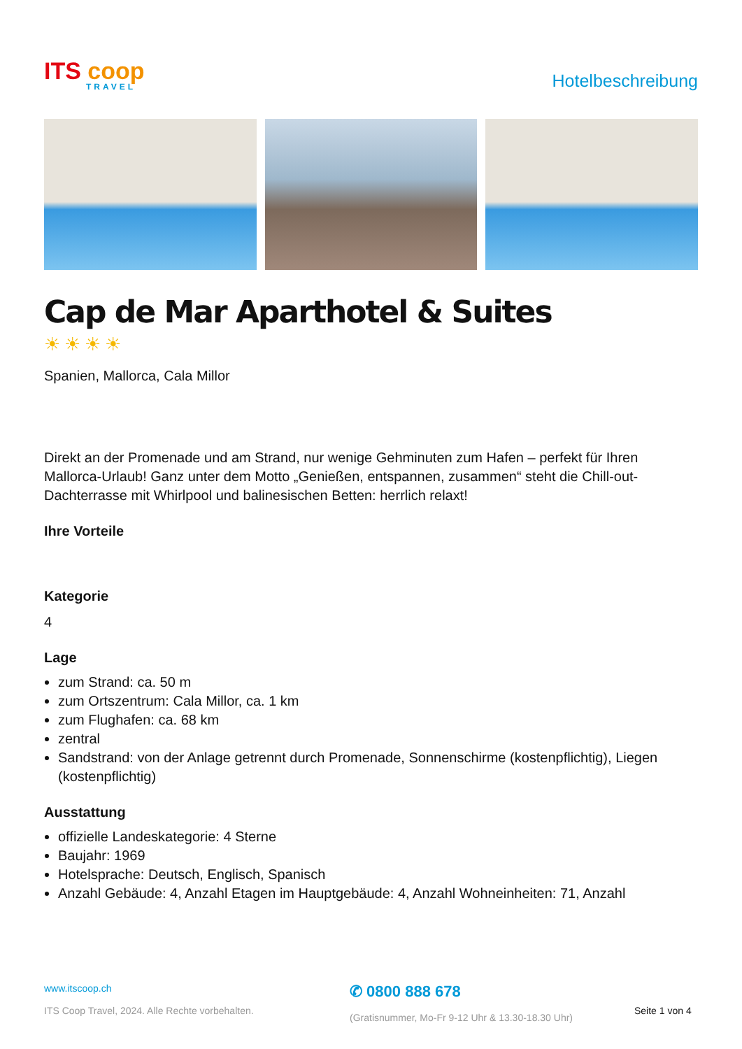ITS coop
TRAVEL
Hotelbeschreibung
Cap de Mar Aparthotel & Suites
☀☀☀☀
Spanien, Mallorca, Cala Millor
Direkt an der Promenade und am Strand, nur wenige Gehminuten zum Hafen – perfekt für Ihren Mallorca-Urlaub! Ganz unter dem Motto „Genießen, entspannen, zusammen“ steht die Chill-out-Dachterrasse mit Whirlpool und balinesischen Betten: herrlich relaxt!
Ihre Vorteile
Kategorie
4
Lage
zum Strand: ca. 50 m
zum Ortszentrum: Cala Millor, ca. 1 km
zum Flughafen: ca. 68 km
zentral
Sandstrand: von der Anlage getrennt durch Promenade, Sonnenschirme (kostenpflichtig), Liegen (kostenpflichtig)
Ausstattung
offizielle Landeskategorie: 4 Sterne
Baujahr: 1969
Hotelsprache: Deutsch, Englisch, Spanisch
Anzahl Gebäude: 4, Anzahl Etagen im Hauptgebäude: 4, Anzahl Wohneinheiten: 71, Anzahl
www.itscoop.ch
ITS Coop Travel, 2024. Alle Rechte vorbehalten.
✆ 0800 888 678
(Gratisnummer, Mo-Fr 9-12 Uhr & 13.30-18.30 Uhr)
Seite 1 von 4